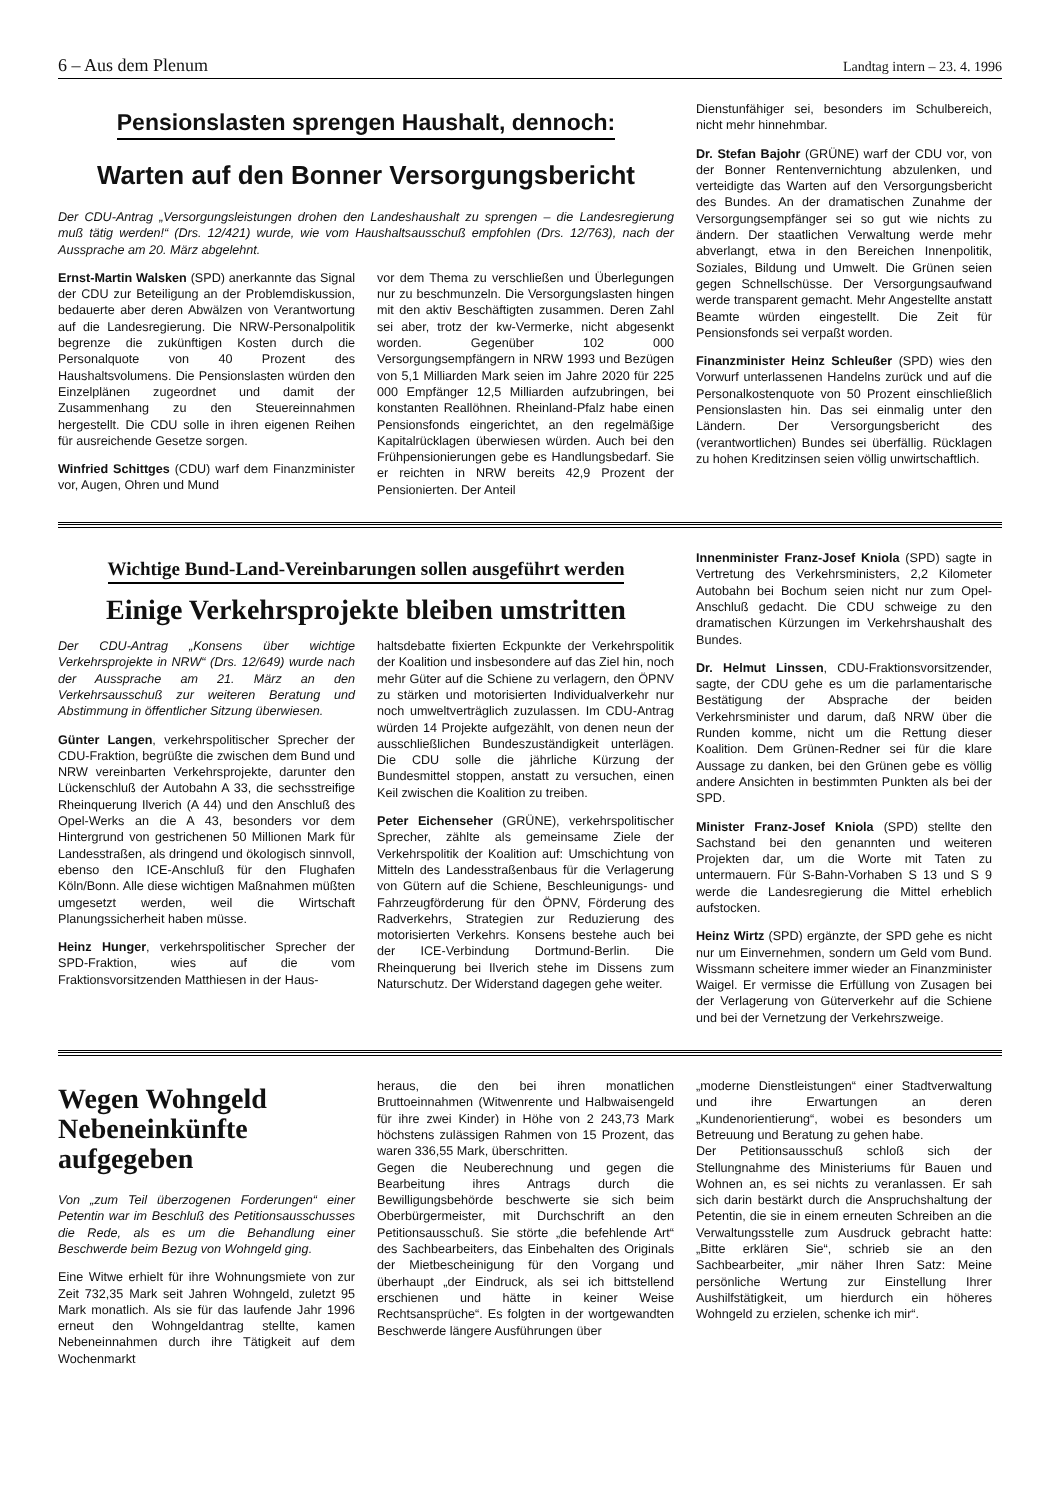6 – Aus dem Plenum Landtag intern – 23. 4. 1996
Pensionslasten sprengen Haushalt, dennoch:
Warten auf den Bonner Versorgungsbericht
Der CDU-Antrag „Versorgungsleistungen drohen den Landeshaushalt zu sprengen – die Landesregierung muß tätig werden!“ (Drs. 12/421) wurde, wie vom Haushaltsausschuß empfohlen (Drs. 12/763), nach der Aussprache am 20. März abgelehnt.
Ernst-Martin Walsken (SPD) anerkannte das Signal der CDU zur Beteiligung an der Problemdiskussion, bedauerte aber deren Abwälzen von Verantwortung auf die Landesregierung. Die NRW-Personalpolitik begrenze die zukünftigen Kosten durch die Personalquote von 40 Prozent des Haushaltsvolumens. Die Pensionslasten würden den Einzelplänen zugeordnet und damit der Zusammenhang zu den Steuereinnahmen hergestellt. Die CDU solle in ihren eigenen Reihen für ausreichende Gesetze sorgen.
Winfried Schittges (CDU) warf dem Finanzminister vor, Augen, Ohren und Mund
vor dem Thema zu verschließen und Überlegungen nur zu beschmunzeln. Die Versorgungslasten hingen mit den aktiv Beschäftigten zusammen. Deren Zahl sei aber, trotz der kw-Vermerke, nicht abgesenkt worden. Gegenüber 102 000 Versorgungsempfängern in NRW 1993 und Bezügen von 5,1 Milliarden Mark seien im Jahre 2020 für 225 000 Empfänger 12,5 Milliarden aufzubringen, bei konstanten Reallöhnen. Rheinland-Pfalz habe einen Pensionsfonds eingerichtet, an den regelmäßige Kapitalrücklagen überwiesen würden. Auch bei den Frühpensionierungen gebe es Handlungsbedarf. Sie er reichten in NRW bereits 42,9 Prozent der Pensionierten. Der Anteil
Dienstunfähiger sei, besonders im Schulbereich, nicht mehr hinnehmbar.
Dr. Stefan Bajohr (GRÜNE) warf der CDU vor, von der Bonner Rentenvernichtung abzulenken, und verteidigte das Warten auf den Versorgungsbericht des Bundes. An der dramatischen Zunahme der Versorgungsempfänger sei so gut wie nichts zu ändern. Der staatlichen Verwaltung werde mehr abverlangt, etwa in den Bereichen Innenpolitik, Soziales, Bildung und Umwelt. Die Grünen seien gegen Schnellschüsse. Der Versorgungsaufwand werde transparent gemacht. Mehr Angestellte anstatt Beamte würden eingestellt. Die Zeit für Pensionsfonds sei verpaßt worden.
Finanzminister Heinz Schleußer (SPD) wies den Vorwurf unterlassenen Handelns zurück und auf die Personalkostenquote von 50 Prozent einschließlich Pensionslasten hin. Das sei einmalig unter den Ländern. Der Versorgungsbericht des (verantwortlichen) Bundes sei überfällig. Rücklagen zu hohen Kreditzinsen seien völlig unwirtschaftlich.
Wichtige Bund-Land-Vereinbarungen sollen ausgeführt werden
Einige Verkehrsprojekte bleiben umstritten
Der CDU-Antrag „Konsens über wichtige Verkehrsprojekte in NRW“ (Drs. 12/649) wurde nach der Aussprache am 21. März an den Verkehrsausschuß zur weiteren Beratung und Abstimmung in öffentlicher Sitzung überwiesen.
Günter Langen, verkehrspolitischer Sprecher der CDU-Fraktion, begrüßte die zwischen dem Bund und NRW vereinbarten Verkehrsprojekte, darunter den Lückenschluß der Autobahn A 33, die sechsstreifige Rheinquerung Ilverich (A 44) und den Anschluß des Opel-Werks an die A 43, besonders vor dem Hintergrund von gestrichenen 50 Millionen Mark für Landesstraßen, als dringend und ökologisch sinnvoll, ebenso den ICE-Anschluß für den Flughafen Köln/Bonn. Alle diese wichtigen Maßnahmen müßten umgesetzt werden, weil die Wirtschaft Planungssicherheit haben müsse.
Heinz Hunger, verkehrspolitischer Sprecher der SPD-Fraktion, wies auf die vom Fraktionsvorsitzenden Matthiesen in der Haus-
haltsdebatte fixierten Eckpunkte der Verkehrspolitik der Koalition und insbesondere auf das Ziel hin, noch mehr Güter auf die Schiene zu verlagern, den ÖPNV zu stärken und motorisierten Individualverkehr nur noch umweltverträglich zuzulassen. Im CDU-Antrag würden 14 Projekte aufgezählt, von denen neun der ausschließlichen Bundeszuständigkeit unterlägen. Die CDU solle die jährliche Kürzung der Bundesmittel stoppen, anstatt zu versuchen, einen Keil zwischen die Koalition zu treiben.
Peter Eichenseher (GRÜNE), verkehrspolitischer Sprecher, zählte als gemeinsame Ziele der Verkehrspolitik der Koalition auf: Umschichtung von Mitteln des Landesstraßenbaus für die Verlagerung von Gütern auf die Schiene, Beschleunigungs- und Fahrzeugförderung für den ÖPNV, Förderung des Radverkehrs, Strategien zur Reduzierung des motorisierten Verkehrs. Konsens bestehe auch bei der ICE-Verbindung Dortmund-Berlin. Die Rheinquerung bei Ilverich stehe im Dissens zum Naturschutz. Der Widerstand dagegen gehe weiter.
Innenminister Franz-Josef Kniola (SPD) sagte in Vertretung des Verkehrsministers, 2,2 Kilometer Autobahn bei Bochum seien nicht nur zum Opel-Anschluß gedacht. Die CDU schweige zu den dramatischen Kürzungen im Verkehrshaushalt des Bundes.
Dr. Helmut Linssen, CDU-Fraktionsvorsitzender, sagte, der CDU gehe es um die parlamentarische Bestätigung der Absprache der beiden Verkehrsminister und darum, daß NRW über die Runden komme, nicht um die Rettung dieser Koalition. Dem Grünen-Redner sei für die klare Aussage zu danken, bei den Grünen gebe es völlig andere Ansichten in bestimmten Punkten als bei der SPD.
Minister Franz-Josef Kniola (SPD) stellte den Sachstand bei den genannten und weiteren Projekten dar, um die Worte mit Taten zu untermauern. Für S-Bahn-Vorhaben S 13 und S 9 werde die Landesregierung die Mittel erheblich aufstocken.
Heinz Wirtz (SPD) ergänzte, der SPD gehe es nicht nur um Einvernehmen, sondern um Geld vom Bund. Wissmann scheitere immer wieder an Finanzminister Waigel. Er vermisse die Erfüllung von Zusagen bei der Verlagerung von Güterverkehr auf die Schiene und bei der Vernetzung der Verkehrszweige.
Wegen Wohngeld Nebeneinkünfte aufgegeben
Von „zum Teil überzogenen Forderungen“ einer Petentin war im Beschluß des Petitionsausschusses die Rede, als es um die Behandlung einer Beschwerde beim Bezug von Wohngeld ging.
Eine Witwe erhielt für ihre Wohnungsmiete von zur Zeit 732,35 Mark seit Jahren Wohngeld, zuletzt 95 Mark monatlich. Als sie für das laufende Jahr 1996 erneut den Wohngeldantrag stellte, kamen Nebeneinnahmen durch ihre Tätigkeit auf dem Wochenmarkt
heraus, die den bei ihren monatlichen Bruttoeinnahmen (Witwenrente und Halbwaisengeld für ihre zwei Kinder) in Höhe von 2 243,73 Mark höchstens zulässigen Rahmen von 15 Prozent, das waren 336,55 Mark, überschritten.
Gegen die Neuberechnung und gegen die Bearbeitung ihres Antrags durch die Bewilligungsbehörde beschwerte sie sich beim Oberbürgermeister, mit Durchschrift an den Petitionsausschuß. Sie störte „die befehlende Art“ des Sachbearbeiters, das Einbehalten des Originals der Mietbescheinigung für den Vorgang und überhaupt „der Eindruck, als sei ich bittstellend erschienen und hätte in keiner Weise Rechtsansprüche“. Es folgten in der wortgewandten Beschwerde längere Ausführungen über
„moderne Dienstleistungen“ einer Stadtverwaltung und ihre Erwartungen an deren „Kundenorientierung“, wobei es besonders um Betreuung und Beratung zu gehen habe.
Der Petitionsausschuß schloß sich der Stellungnahme des Ministeriums für Bauen und Wohnen an, es sei nichts zu veranlassen. Er sah sich darin bestärkt durch die Anspruchshaltung der Petentin, die sie in einem erneuten Schreiben an die Verwaltungsstelle zum Ausdruck gebracht hatte: „Bitte erklären Sie“, schrieb sie an den Sachbearbeiter, „mir näher Ihren Satz: Meine persönliche Wertung zur Einstellung Ihrer Aushilfstätigkeit, um hierdurch ein höheres Wohngeld zu erzielen, schenke ich mir“.